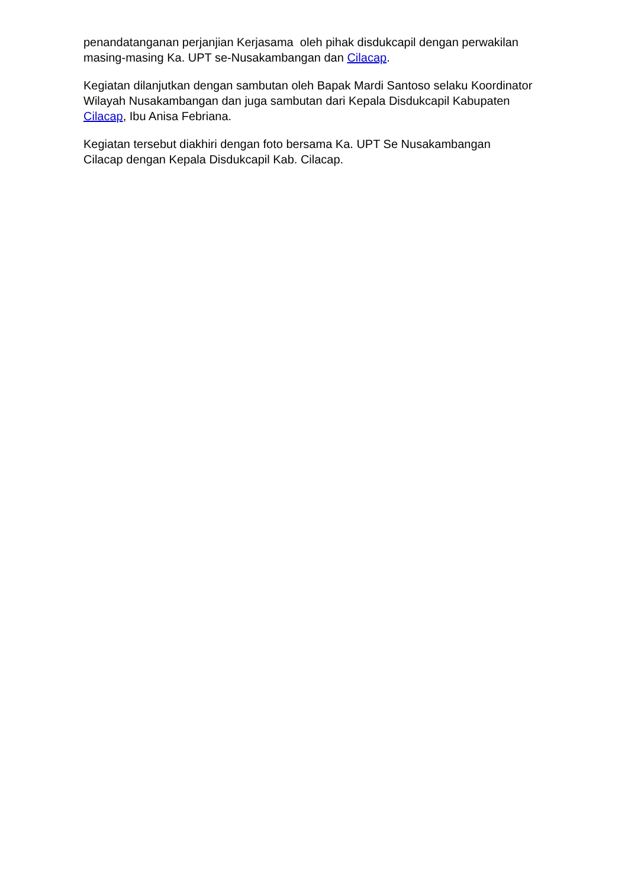penandatanganan perjanjian Kerjasama oleh pihak disdukcapil dengan perwakilan masing-masing Ka. UPT se-Nusakambangan dan Cilacap.
Kegiatan dilanjutkan dengan sambutan oleh Bapak Mardi Santoso selaku Koordinator Wilayah Nusakambangan dan juga sambutan dari Kepala Disdukcapil Kabupaten Cilacap, Ibu Anisa Febriana.
Kegiatan tersebut diakhiri dengan foto bersama Ka. UPT Se Nusakambangan Cilacap dengan Kepala Disdukcapil Kab. Cilacap.